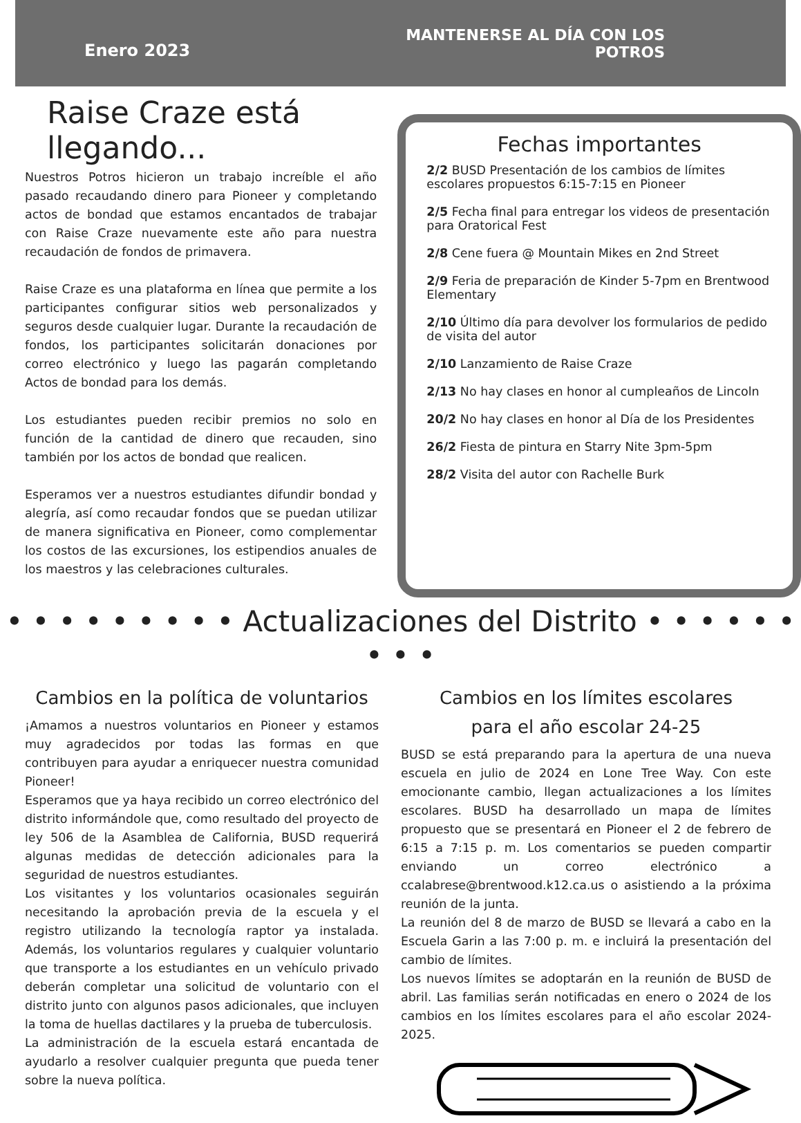Enero 2023
MANTENERSE AL DÍA CON LOS POTROS
Raise Craze está llegando...
Nuestros Potros hicieron un trabajo increíble el año pasado recaudando dinero para Pioneer y completando actos de bondad que estamos encantados de trabajar con Raise Craze nuevamente este año para nuestra recaudación de fondos de primavera.
Raise Craze es una plataforma en línea que permite a los participantes configurar sitios web personalizados y seguros desde cualquier lugar. Durante la recaudación de fondos, los participantes solicitarán donaciones por correo electrónico y luego las pagarán completando Actos de bondad para los demás.
Los estudiantes pueden recibir premios no solo en función de la cantidad de dinero que recauden, sino también por los actos de bondad que realicen.
Esperamos ver a nuestros estudiantes difundir bondad y alegría, así como recaudar fondos que se puedan utilizar de manera significativa en Pioneer, como complementar los costos de las excursiones, los estipendios anuales de los maestros y las celebraciones culturales.
Fechas importantes
2/2 BUSD Presentación de los cambios de límites escolares propuestos 6:15-7:15 en Pioneer
2/5 Fecha final para entregar los videos de presentación para Oratorical Fest
2/8 Cene fuera @ Mountain Mikes en 2nd Street
2/9 Feria de preparación de Kinder 5-7pm en Brentwood Elementary
2/10 Último día para devolver los formularios de pedido de visita del autor
2/10 Lanzamiento de Raise Craze
2/13 No hay clases en honor al cumpleaños de Lincoln
20/2 No hay clases en honor al Día de los Presidentes
26/2 Fiesta de pintura en Starry Nite 3pm-5pm
28/2 Visita del autor con Rachelle Burk
• • • • • • • • • Actualizaciones del Distrito • • • • • • • • •
Cambios en la política de voluntarios
¡Amamos a nuestros voluntarios en Pioneer y estamos muy agradecidos por todas las formas en que contribuyen para ayudar a enriquecer nuestra comunidad Pioneer!
Esperamos que ya haya recibido un correo electrónico del distrito informándole que, como resultado del proyecto de ley 506 de la Asamblea de California, BUSD requerirá algunas medidas de detección adicionales para la seguridad de nuestros estudiantes.
Los visitantes y los voluntarios ocasionales seguirán necesitando la aprobación previa de la escuela y el registro utilizando la tecnología raptor ya instalada. Además, los voluntarios regulares y cualquier voluntario que transporte a los estudiantes en un vehículo privado deberán completar una solicitud de voluntario con el distrito junto con algunos pasos adicionales, que incluyen la toma de huellas dactilares y la prueba de tuberculosis.
La administración de la escuela estará encantada de ayudarlo a resolver cualquier pregunta que pueda tener sobre la nueva política.
Cambios en los límites escolares
para el año escolar 24-25
BUSD se está preparando para la apertura de una nueva escuela en julio de 2024 en Lone Tree Way. Con este emocionante cambio, llegan actualizaciones a los límites escolares. BUSD ha desarrollado un mapa de límites propuesto que se presentará en Pioneer el 2 de febrero de 6:15 a 7:15 p. m. Los comentarios se pueden compartir enviando un correo electrónico a ccalabrese@brentwood.k12.ca.us o asistiendo a la próxima reunión de la junta.
La reunión del 8 de marzo de BUSD se llevará a cabo en la Escuela Garin a las 7:00 p. m. e incluirá la presentación del cambio de límites.
Los nuevos límites se adoptarán en la reunión de BUSD de abril. Las familias serán notificadas en enero o 2024 de los cambios en los límites escolares para el año escolar 2024-2025.